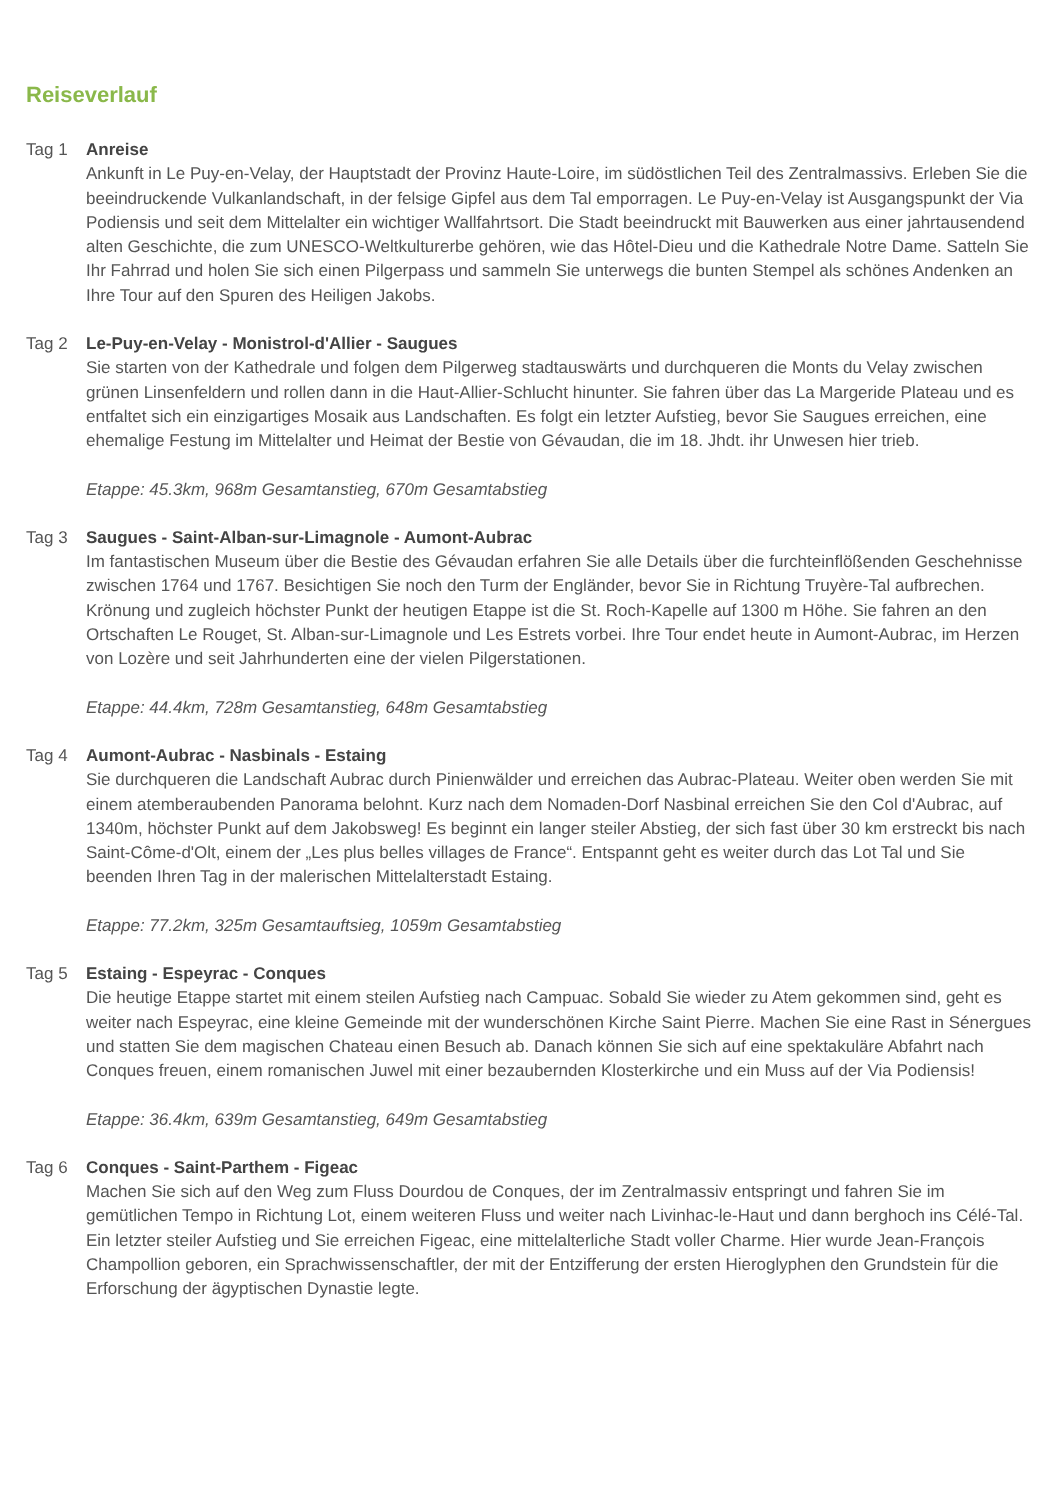Reiseverlauf
Tag 1 Anreise
Ankunft in Le Puy-en-Velay, der Hauptstadt der Provinz Haute-Loire, im südöstlichen Teil des Zentralmassivs. Erleben Sie die beeindruckende Vulkanlandschaft, in der felsige Gipfel aus dem Tal emporragen. Le Puy-en-Velay ist Ausgangspunkt der Via Podiensis und seit dem Mittelalter ein wichtiger Wallfahrtsort. Die Stadt beeindruckt mit Bauwerken aus einer jahrtausendend alten Geschichte, die zum UNESCO-Weltkulturerbe gehören, wie das Hôtel-Dieu und die Kathedrale Notre Dame. Satteln Sie Ihr Fahrrad und holen Sie sich einen Pilgerpass und sammeln Sie unterwegs die bunten Stempel als schönes Andenken an Ihre Tour auf den Spuren des Heiligen Jakobs.
Tag 2 Le-Puy-en-Velay - Monistrol-d'Allier - Saugues
Sie starten von der Kathedrale und folgen dem Pilgerweg stadtauswärts und durchqueren die Monts du Velay zwischen grünen Linsenfeldern und rollen dann in die Haut-Allier-Schlucht hinunter. Sie fahren über das La Margeride Plateau und es entfaltet sich ein einzigartiges Mosaik aus Landschaften. Es folgt ein letzter Aufstieg, bevor Sie Saugues erreichen, eine ehemalige Festung im Mittelalter und Heimat der Bestie von Gévaudan, die im 18. Jhdt. ihr Unwesen hier trieb.
Etappe: 45.3km, 968m Gesamtanstieg, 670m Gesamtabstieg
Tag 3 Saugues - Saint-Alban-sur-Limagnole - Aumont-Aubrac
Im fantastischen Museum über die Bestie des Gévaudan erfahren Sie alle Details über die furchteinflößenden Geschehnisse zwischen 1764 und 1767. Besichtigen Sie noch den Turm der Engländer, bevor Sie in Richtung Truyère-Tal aufbrechen. Krönung und zugleich höchster Punkt der heutigen Etappe ist die St. Roch-Kapelle auf 1300 m Höhe. Sie fahren an den Ortschaften Le Rouget, St. Alban-sur-Limagnole und Les Estrets vorbei. Ihre Tour endet heute in Aumont-Aubrac, im Herzen von Lozère und seit Jahrhunderten eine der vielen Pilgerstationen.
Etappe: 44.4km, 728m Gesamtanstieg, 648m Gesamtabstieg
Tag 4 Aumont-Aubrac - Nasbinals - Estaing
Sie durchqueren die Landschaft Aubrac durch Pinienwälder und erreichen das Aubrac-Plateau. Weiter oben werden Sie mit einem atemberaubenden Panorama belohnt. Kurz nach dem Nomaden-Dorf Nasbinal erreichen Sie den Col d'Aubrac, auf 1340m, höchster Punkt auf dem Jakobsweg! Es beginnt ein langer steiler Abstieg, der sich fast über 30 km erstreckt bis nach Saint-Côme-d'Olt, einem der „Les plus belles villages de France“. Entspannt geht es weiter durch das Lot Tal und Sie beenden Ihren Tag in der malerischen Mittelalterstadt Estaing.
Etappe: 77.2km, 325m Gesamtauftsieg, 1059m Gesamtabstieg
Tag 5 Estaing - Espeyrac - Conques
Die heutige Etappe startet mit einem steilen Aufstieg nach Campuac. Sobald Sie wieder zu Atem gekommen sind, geht es weiter nach Espeyrac, eine kleine Gemeinde mit der wunderschönen Kirche Saint Pierre. Machen Sie eine Rast in Sénergues und statten Sie dem magischen Chateau einen Besuch ab. Danach können Sie sich auf eine spektakuläre Abfahrt nach Conques freuen, einem romanischen Juwel mit einer bezaubernden Klosterkirche und ein Muss auf der Via Podiensis!
Etappe: 36.4km, 639m Gesamtanstieg, 649m Gesamtabstieg
Tag 6 Conques - Saint-Parthem - Figeac
Machen Sie sich auf den Weg zum Fluss Dourdou de Conques, der im Zentralmassiv entspringt und fahren Sie im gemütlichen Tempo in Richtung Lot, einem weiteren Fluss und weiter nach Livinhac-le-Haut und dann berghoch ins Célé-Tal. Ein letzter steiler Aufstieg und Sie erreichen Figeac, eine mittelalterliche Stadt voller Charme. Hier wurde Jean-François Champollion geboren, ein Sprachwissenschaftler, der mit der Entzifferung der ersten Hieroglyphen den Grundstein für die Erforschung der ägyptischen Dynastie legte.